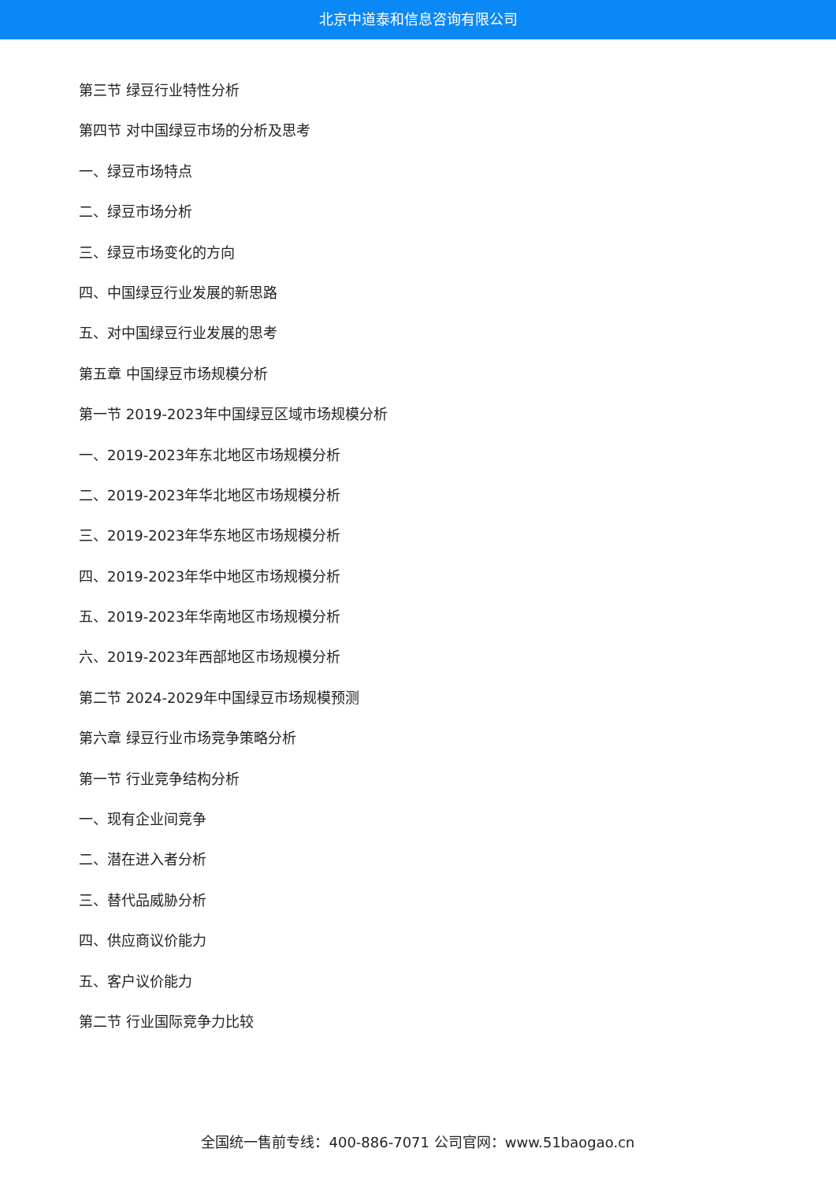北京中道泰和信息咨询有限公司
第三节 绿豆行业特性分析
第四节 对中国绿豆市场的分析及思考
一、绿豆市场特点
二、绿豆市场分析
三、绿豆市场变化的方向
四、中国绿豆行业发展的新思路
五、对中国绿豆行业发展的思考
第五章 中国绿豆市场规模分析
第一节 2019-2023年中国绿豆区域市场规模分析
一、2019-2023年东北地区市场规模分析
二、2019-2023年华北地区市场规模分析
三、2019-2023年华东地区市场规模分析
四、2019-2023年华中地区市场规模分析
五、2019-2023年华南地区市场规模分析
六、2019-2023年西部地区市场规模分析
第二节 2024-2029年中国绿豆市场规模预测
第六章 绿豆行业市场竞争策略分析
第一节 行业竞争结构分析
一、现有企业间竞争
二、潜在进入者分析
三、替代品威胁分析
四、供应商议价能力
五、客户议价能力
第二节 行业国际竞争力比较
全国统一售前专线：400-886-7071 公司官网：www.51baogao.cn